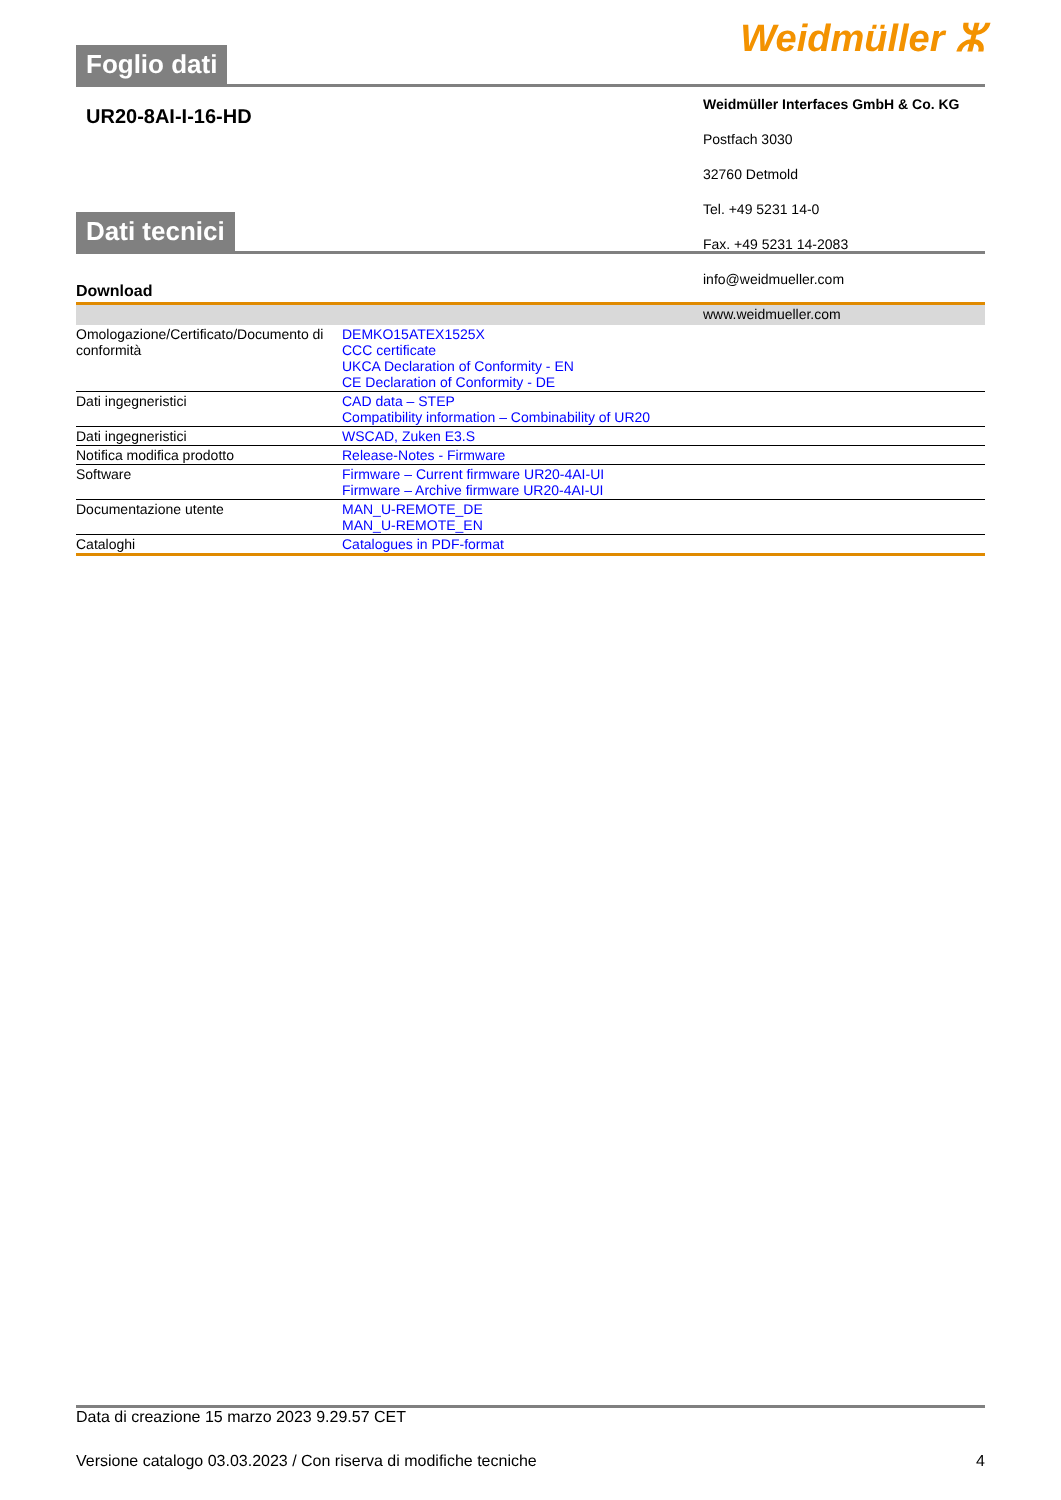Foglio dati Weidmüller ⵣ
UR20-8AI-I-16-HD
Weidmüller Interfaces GmbH & Co. KG
Postfach 3030
32760 Detmold
Tel. +49 5231 14-0
Fax. +49 5231 14-2083
info@weidmueller.com
www.weidmueller.com
Dati tecnici
Download
| Omologazione/Certificato/Documento di conformità | DEMKO15ATEX1525X CCC certificate UKCA Declaration of Conformity - EN CE Declaration of Conformity - DE |
| Dati ingegneristici | CAD data – STEP Compatibility information – Combinability of UR20 |
| Dati ingegneristici | WSCAD, Zuken E3.S |
| Notifica modifica prodotto | Release-Notes - Firmware |
| Software | Firmware – Current firmware UR20-4AI-UI Firmware – Archive firmware UR20-4AI-UI |
| Documentazione utente | MAN_U-REMOTE_DE MAN_U-REMOTE_EN |
| Cataloghi | Catalogues in PDF-format |
Data di creazione 15 marzo 2023 9.29.57 CET
Versione catalogo 03.03.2023 / Con riserva di modifiche tecniche 4